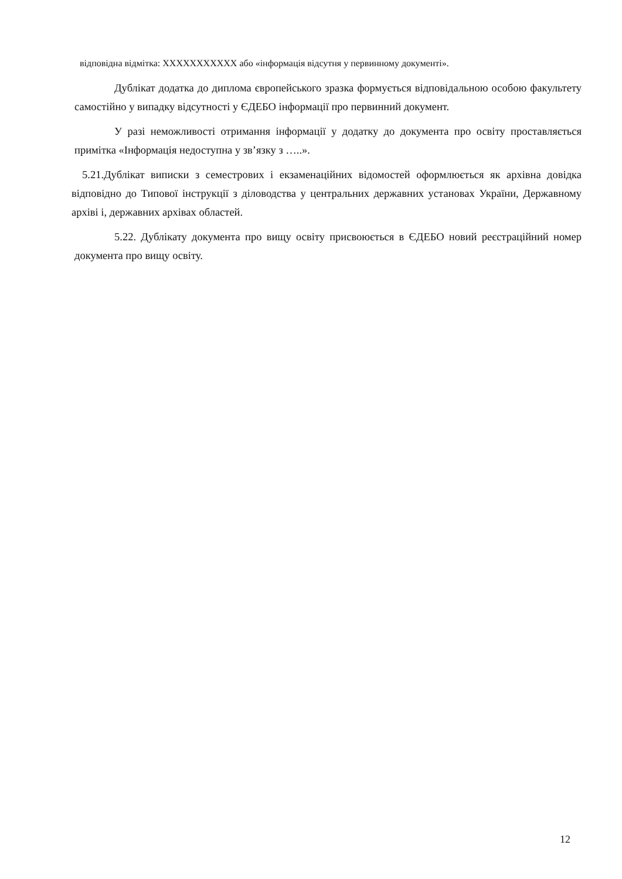відповідна відмітка: XXXXXXXXXXX або «інформація відсутня у первинному документі».
Дублікат додатка до диплома європейського зразка формується відповідальною особою факультету самостійно у випадку відсутності у ЄДЕБО інформації про первинний документ.
У разі неможливості отримання інформації у додатку до документа про освіту проставляється примітка «Інформація недоступна у зв’язку з …..».
5.21.Дублікат виписки з семестрових і екзаменаційних відомостей оформлюється як архівна довідка відповідно до Типової інструкції з діловодства у центральних державних установах України, Державному архіві і, державних архівах областей.
5.22. Дублікату документа про вищу освіту присвоюється в ЄДЕБО новий реєстраційний номер документа про вищу освіту.
12